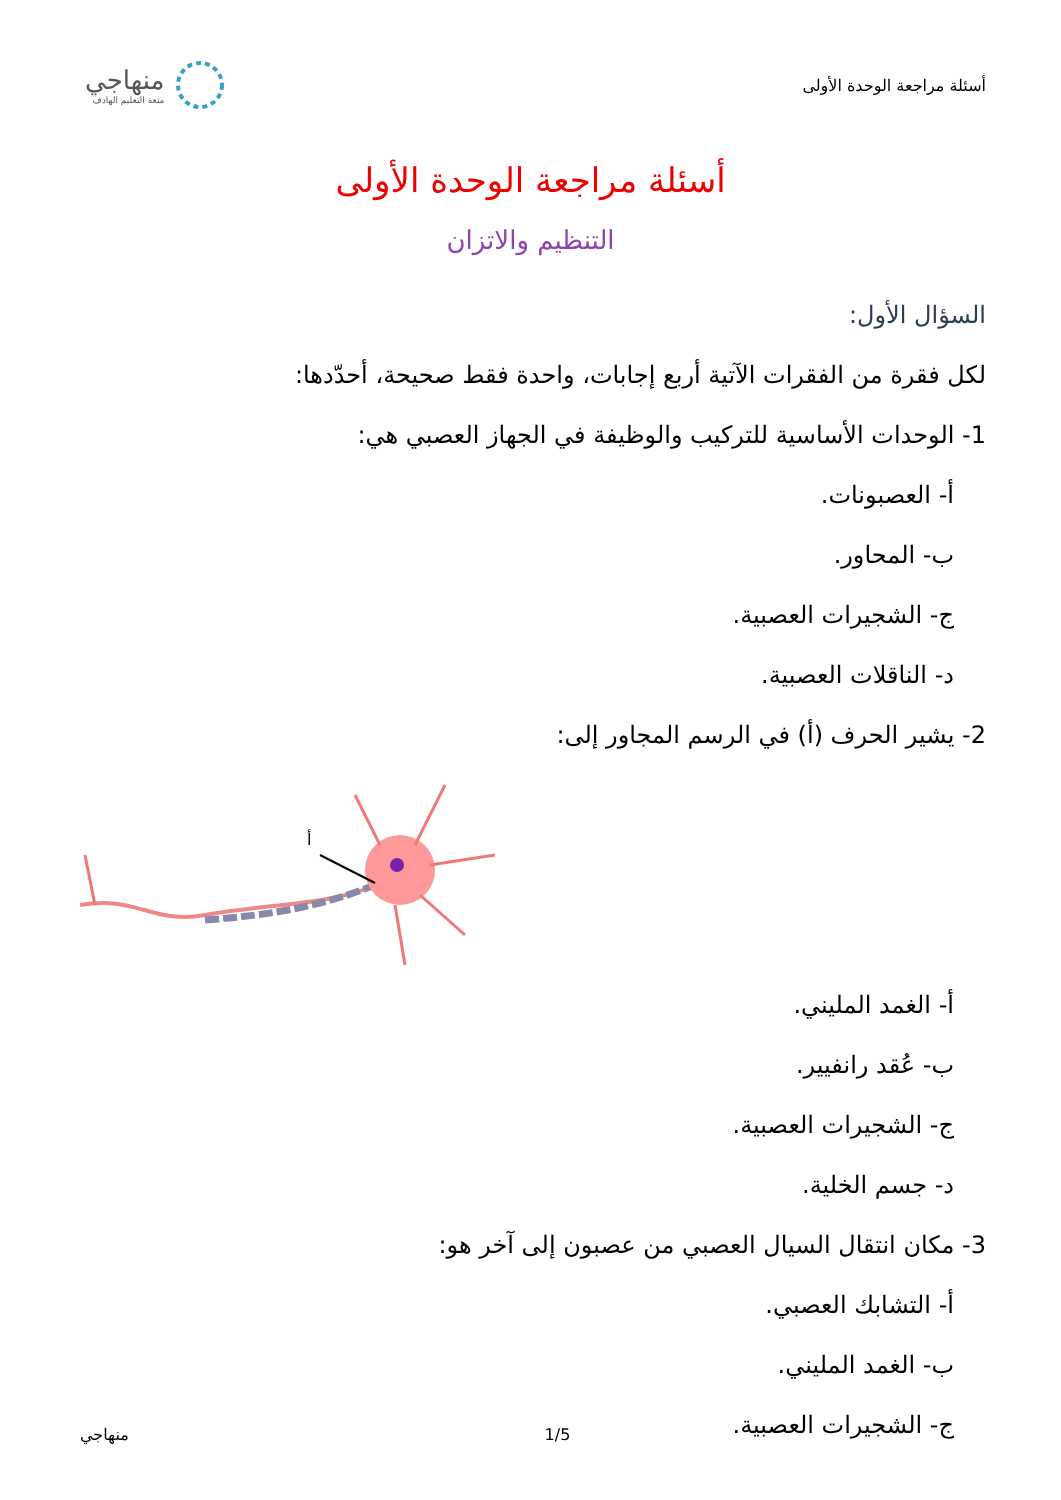أسئلة مراجعة الوحدة الأولى
منهاجي
متعة التعليم الهادف
أسئلة مراجعة الوحدة الأولى
التنظيم والاتزان
السؤال الأول:
لكل فقرة من الفقرات الآتية أربع إجابات، واحدة فقط صحيحة، أحدّدها:
1- الوحدات الأساسية للتركيب والوظيفة في الجهاز العصبي هي:
أ- العصبونات.
ب- المحاور.
ج- الشجيرات العصبية.
د- الناقلات العصبية.
2- يشير الحرف (أ) في الرسم المجاور إلى:
أ
أ- الغمد المليني.
ب- عُقد رانفيير.
ج- الشجيرات العصبية.
د- جسم الخلية.
3- مكان انتقال السيال العصبي من عصبون إلى آخر هو:
أ- التشابك العصبي.
ب- الغمد المليني.
ج- الشجيرات العصبية.
منهاجي 1/5